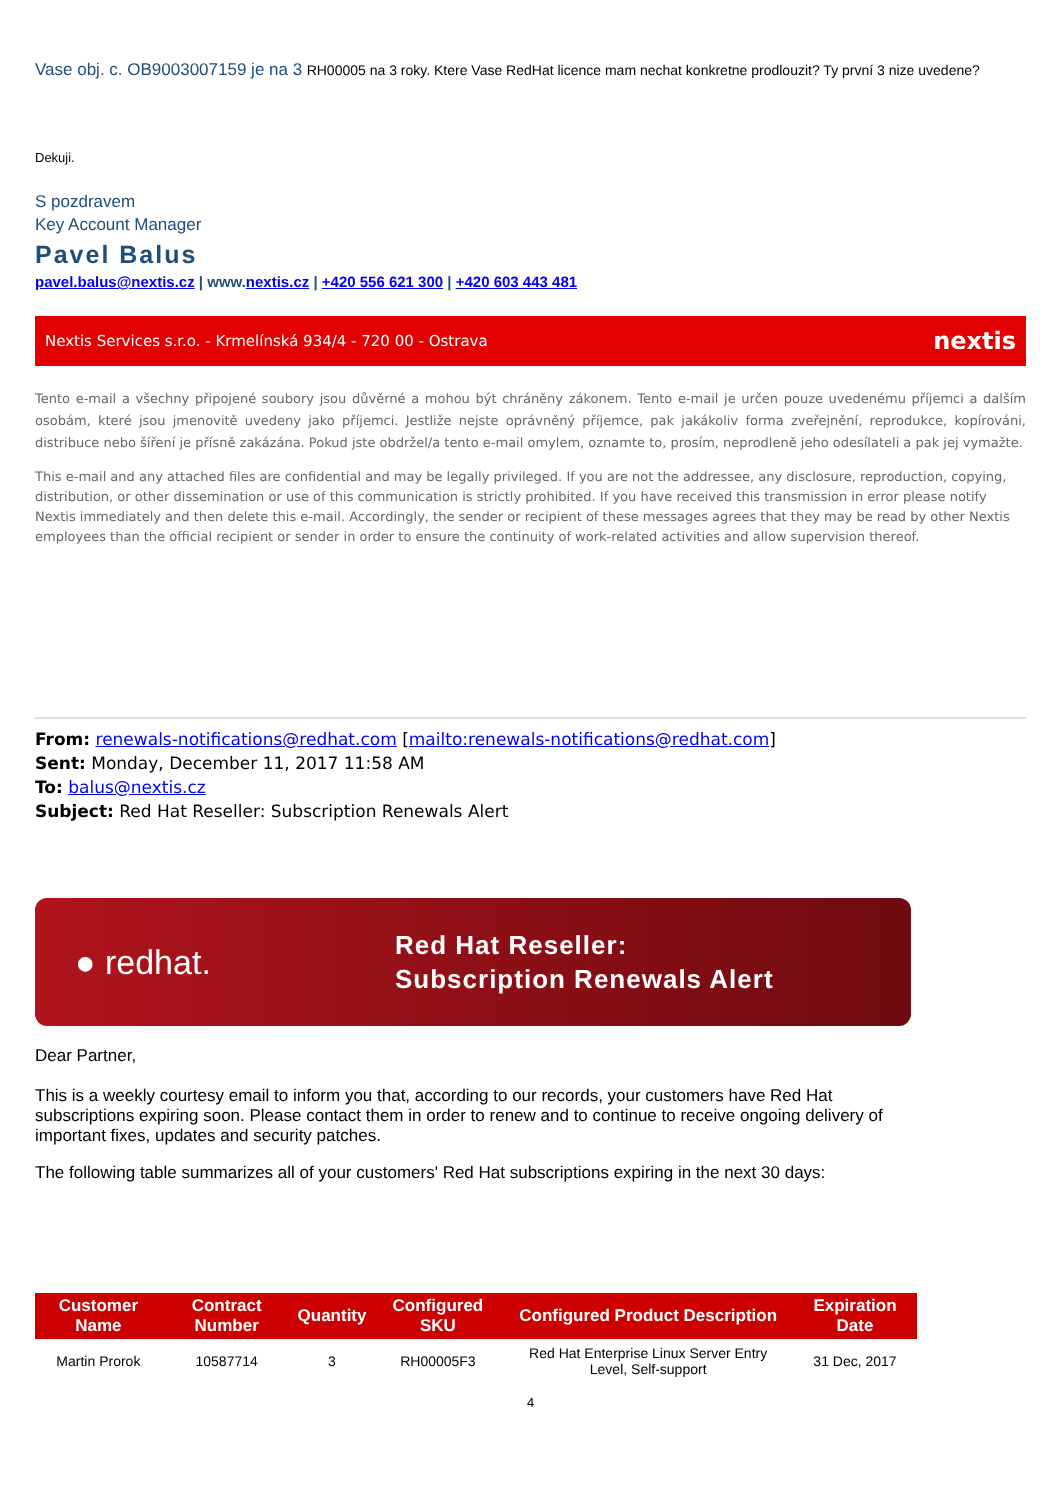Vase obj. c. OB9003007159 je na 3 RH00005 na 3 roky. Ktere Vase RedHat licence mam nechat konkretne prodlouzit? Ty první 3 nize uvedene?
Dekuji.
S pozdravem
Key Account Manager
Pavel Balus
pavel.balus@nextis.cz | www.nextis.cz | +420 556 621 300 | +420 603 443 481
Nextis Services s.r.o. - Krmelínská 934/4 - 720 00 - Ostrava nextis
Tento e-mail a všechny připojené soubory jsou důvěrné a mohou být chráněny zákonem. Tento e-mail je určen pouze uvedenému příjemci a dalším osobám, které jsou jmenovitě uvedeny jako příjemci. Jestliže nejste oprávněný příjemce, pak jakákoliv forma zveřejnění, reprodukce, kopírováni, distribuce nebo šíření je přísně zakázána. Pokud jste obdržel/a tento e-mail omylem, oznamte to, prosím, neprodleně jeho odesílateli a pak jej vymažte.
This e-mail and any attached files are confidential and may be legally privileged. If you are not the addressee, any disclosure, reproduction, copying, distribution, or other dissemination or use of this communication is strictly prohibited. If you have received this transmission in error please notify Nextis immediately and then delete this e-mail. Accordingly, the sender or recipient of these messages agrees that they may be read by other Nextis employees than the official recipient or sender in order to ensure the continuity of work-related activities and allow supervision thereof.
From: renewals-notifications@redhat.com [mailto:renewals-notifications@redhat.com]
Sent: Monday, December 11, 2017 11:58 AM
To: balus@nextis.cz
Subject: Red Hat Reseller: Subscription Renewals Alert
● redhat. Red Hat Reseller:
Subscription Renewals Alert
Dear Partner,
This is a weekly courtesy email to inform you that, according to our records, your customers have Red Hat subscriptions expiring soon. Please contact them in order to renew and to continue to receive ongoing delivery of important fixes, updates and security patches.
The following table summarizes all of your customers' Red Hat subscriptions expiring in the next 30 days:
| Customer Name | Contract Number | Quantity | Configured SKU | Configured Product Description | Expiration Date |
| --- | --- | --- | --- | --- | --- |
| Martin Prorok | 10587714 | 3 | RH00005F3 | Red Hat Enterprise Linux Server Entry Level, Self-support | 31 Dec, 2017 |
4